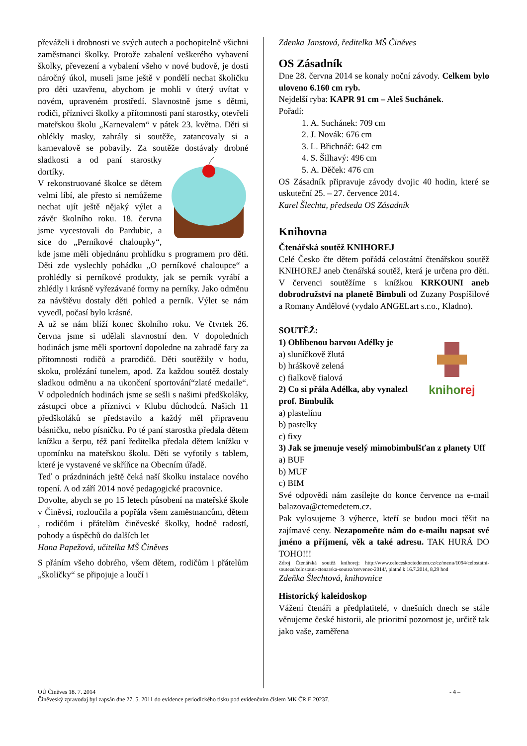převáželi i drobnosti ve svých autech a pochopitelně všichni zaměstnanci školky. Protože zabalení veškerého vybavení školky, převezení a vybalení všeho v nové budově, je dosti náročný úkol, museli jsme ještě v pondělí nechat školičku pro děti uzavřenu, abychom je mohli v úterý uvítat v novém, upraveném prostředí. Slavnostně jsme s dětmi, rodiči, příznivci školky a přítomnosti paní starostky, otevřeli mateřskou školu „Karnevalem“ v pátek 23. května. Děti si oblékly masky, zahrály si soutěže, zatancovaly si a karnevalově se pobavily. Za soutěže dostávaly drobné sladkosti a od paní starostky dortíky.
V rekonstruované školce se dětem velmi líbí, ale přesto si nemůžeme nechat ujít ještě nějaký výlet a závěr školního roku. 18. června jsme vycestovali do Pardubic, a sice do „Perníkové chaloupky“, kde jsme měli objednánu prohlídku s programem pro děti. Děti zde vyslechly pohádku „O perníkové chaloupce“ a prohlédly si perníkové produkty, jak se perník vyrábí a zhlédly i krásně vyřezávané formy na perníky. Jako odměnu za návštěvu dostaly děti pohled a perník. Výlet se nám vyvedl, počasí bylo krásné.
A už se nám blíží konec školního roku. Ve čtvrtek 26. června jsme si udělali slavnostní den. V dopoledních hodinách jsme měli sportovní dopoledne na zahradě fary za přítomnosti rodičů a prarodičů. Děti soutěžily v hodu, skoku, prolézání tunelem, apod. Za každou soutěž dostaly sladkou odměnu a na ukončení sportování“zlaté medaile“. V odpoledních hodinách jsme se sešli s našimi předškoláky, zástupci obce a příznivci v Klubu důchodců. Našich 11 předškoláků se představilo a každý měl připravenu básničku, nebo písničku. Po té paní starostka předala dětem knížku a šerpu, též paní ředitelka předala dětem knížku v upomínku na mateřskou školu. Děti se vyfotily s tablem, které je vystavené ve skříňce na Obecním úřadě.
Teď o prázdninách ještě čeká naší školku instalace nového topení. A od září 2014 nové pedagogické pracovnice.
Dovolte, abych se po 15 letech působení na mateřské škole v Činěvsi, rozloučila a popřála všem zaměstnancům, dětem , rodičům i přátelům činěveské školky, hodně radostí, pohody a úspěchů do dalších let
Hana Papežová, učitelka MŠ Činěves
S přáním všeho dobrého, všem dětem, rodičům i přátelům „školičky“ se připojuje a loučí i
Zdenka Janstová, ředitelka MŠ Činěves
OS Zásadník
Dne 28. června 2014 se konaly noční závody. Celkem bylo uloveno 6.160 cm ryb.
Nejdelší ryba: KAPR 91 cm – Aleš Suchánek.
Pořadí:
1. A. Suchánek: 709 cm
2. J. Novák: 676 cm
3. L. Břichnáč: 642 cm
4. S. Šilhavý: 496 cm
5. A. Děček: 476 cm
OS Zásadník připravuje závody dvojic 40 hodin, které se uskuteční 25. – 27. července 2014.
Karel Šlechta, předseda OS Zásadník
Knihovna
Čtenářská soutěž KNIHOREJ
Celé Česko čte dětem pořádá celostátní čtenářskou soutěž KNIHOREJ aneb čtenářská soutěž, která je určena pro děti. V červenci soutěžíme s knížkou KRKOUNI aneb dobrodružství na planetě Bimbuli od Zuzany Pospíšilové a Romany Andělové (vydalo ANGELart s.r.o., Kladno).
SOUTĚŽ:
knihorej
1) Oblíbenou barvou Adélky je
a) sluníčkově žlutá
b) hráškově zelená
c) fialkově fialová
2) Co si přála Adélka, aby vynalezl prof. Bimbulík
a) plastelínu
b) pastelky
c) fixy
3) Jak se jmenuje veselý mimobimbulšťan z planety Uff
a) BUF
b) MUF
c) BIM
Své odpovědi nám zasílejte do konce července na e-mail balazova@ctemedetem.cz.
Pak vylosujeme 3 výherce, kteří se budou moci těšit na zajímavé ceny. Nezapomeňte nám do e-mailu napsat své jméno a příjmení, věk a také adresu. TAK HURÁ DO TOHO!!!
Zdroj Čtenářská soutěž knihorej: http://www.celeceskoctedetem.cz/cz/menu/1094/celostatni-souteze/celostatni-ctenarska-soutez/cervenec-2014/, platné k 16.7.2014, 8,29 hod
Zdeňka Šlechtová, knihovnice
Historický kaleidoskop
Vážení čtenáři a předplatitelé, v dnešních dnech se stále věnujeme české historii, ale prioritní pozornost je, určitě tak jako vaše, zaměřena
OÚ Činěves 18. 7. 2014 - 4 –
Činěveský zpravodaj byl zapsán dne 27. 5. 2011 do evidence periodického tisku pod evidenčním číslem MK ČR E 20237.